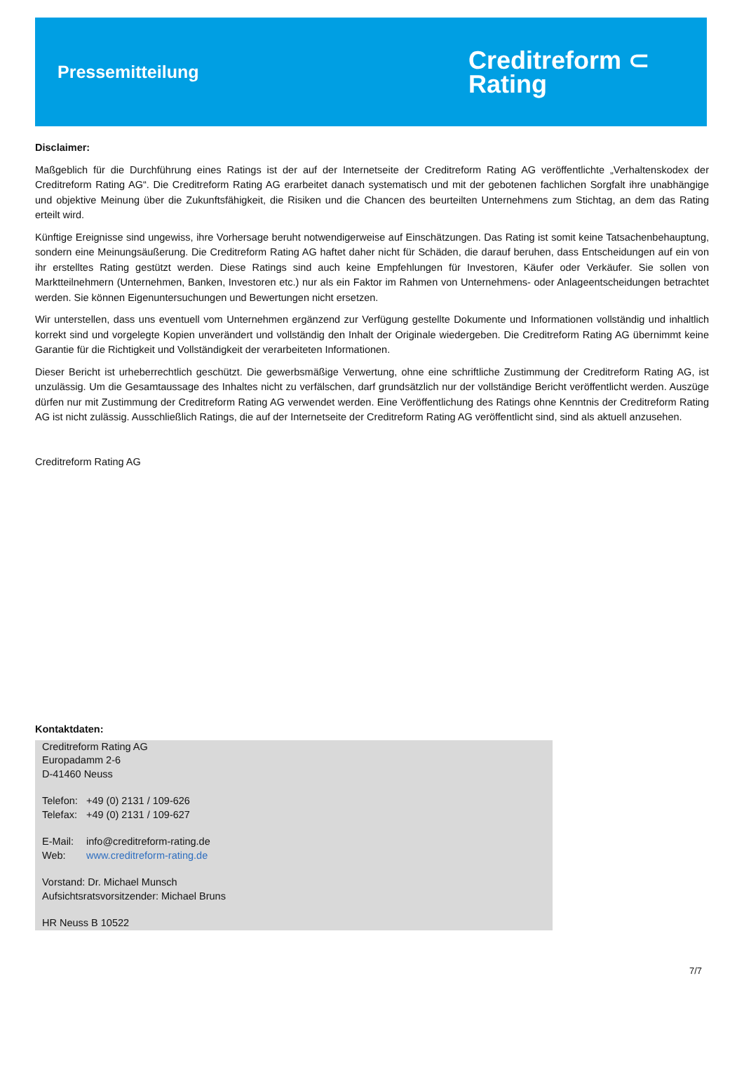Pressemitteilung
Creditreform ⊂
Rating
Disclaimer:
Maßgeblich für die Durchführung eines Ratings ist der auf der Internetseite der Creditreform Rating AG veröffentlichte „Verhaltenskodex der Creditreform Rating AG“. Die Creditreform Rating AG erarbeitet danach systematisch und mit der gebotenen fachlichen Sorgfalt ihre unabhängige und objektive Meinung über die Zukunftsfähigkeit, die Risiken und die Chancen des beurteilten Unternehmens zum Stichtag, an dem das Rating erteilt wird.
Künftige Ereignisse sind ungewiss, ihre Vorhersage beruht notwendigerweise auf Einschätzungen. Das Rating ist somit keine Tatsachenbehauptung, sondern eine Meinungsäußerung. Die Creditreform Rating AG haftet daher nicht für Schäden, die darauf beruhen, dass Entscheidungen auf ein von ihr erstelltes Rating gestützt werden. Diese Ratings sind auch keine Empfehlungen für Investoren, Käufer oder Verkäufer. Sie sollen von Marktteilnehmern (Unternehmen, Banken, Investoren etc.) nur als ein Faktor im Rahmen von Unternehmens- oder Anlageentscheidungen betrachtet werden. Sie können Eigenuntersuchungen und Bewertungen nicht ersetzen.
Wir unterstellen, dass uns eventuell vom Unternehmen ergänzend zur Verfügung gestellte Dokumente und Informationen vollständig und inhaltlich korrekt sind und vorgelegte Kopien unverändert und vollständig den Inhalt der Originale wiedergeben. Die Creditreform Rating AG übernimmt keine Garantie für die Richtigkeit und Vollständigkeit der verarbeiteten Informationen.
Dieser Bericht ist urheberrechtlich geschützt. Die gewerbsmäßige Verwertung, ohne eine schriftliche Zustimmung der Creditreform Rating AG, ist unzulässig. Um die Gesamtaussage des Inhaltes nicht zu verfälschen, darf grundsätzlich nur der vollständige Bericht veröffentlicht werden. Auszüge dürfen nur mit Zustimmung der Creditreform Rating AG verwendet werden. Eine Veröffentlichung des Ratings ohne Kenntnis der Creditreform Rating AG ist nicht zulässig. Ausschließlich Ratings, die auf der Internetseite der Creditreform Rating AG veröffentlicht sind, sind als aktuell anzusehen.
Creditreform Rating AG
Kontaktdaten:
Creditreform Rating AG
Europadamm 2-6
D-41460 Neuss
Telefon: +49 (0) 2131 / 109-626
Telefax: +49 (0) 2131 / 109-627
E-Mail: info@creditreform-rating.de
Web: www.creditreform-rating.de
Vorstand: Dr. Michael Munsch
Aufsichtsratsvorsitzender: Michael Bruns
HR Neuss B 10522
7/7